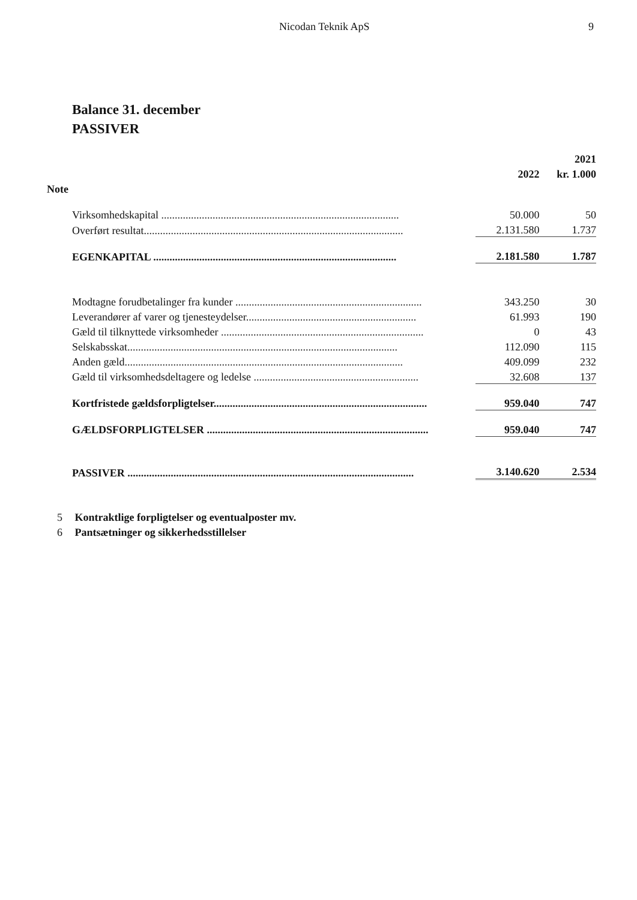Nicodan Teknik ApS 9
Balance 31. december
PASSIVER
| | | 2021 |
| --- | --- | --- |
| | 2022 | kr. 1.000 |
| Note | | |
| Virksomhedskapital ........................................................................................ | 50.000 | 50 |
| Overført resultat................................................................................................ | 2.131.580 | 1.737 |
| EGENKAPITAL .......................................................................................... | 2.181.580 | 1.787 |
| Modtagne forudbetalinger fra kunder ..................................................................... | 343.250 | 30 |
| Leverandører af varer og tjenesteydelser............................................................... | 61.993 | 190 |
| Gæld til tilknyttede virksomheder ........................................................................... | 0 | 43 |
| Selskabsskat.................................................................................................... | 112.090 | 115 |
| Anden gæld....................................................................................................... | 409.099 | 232 |
| Gæld til virksomhedsdeltagere og ledelse ............................................................. | 32.608 | 137 |
| Kortfristede gældsforpligtelser............................................................................... | 959.040 | 747 |
| GÆLDSFORPLIGTELSER .................................................................................. | 959.040 | 747 |
| PASSIVER .......................................................................................................... | 3.140.620 | 2.534 |
5 Kontraktlige forpligtelser og eventualposter mv.
6 Pantsætninger og sikkerhedsstillelser